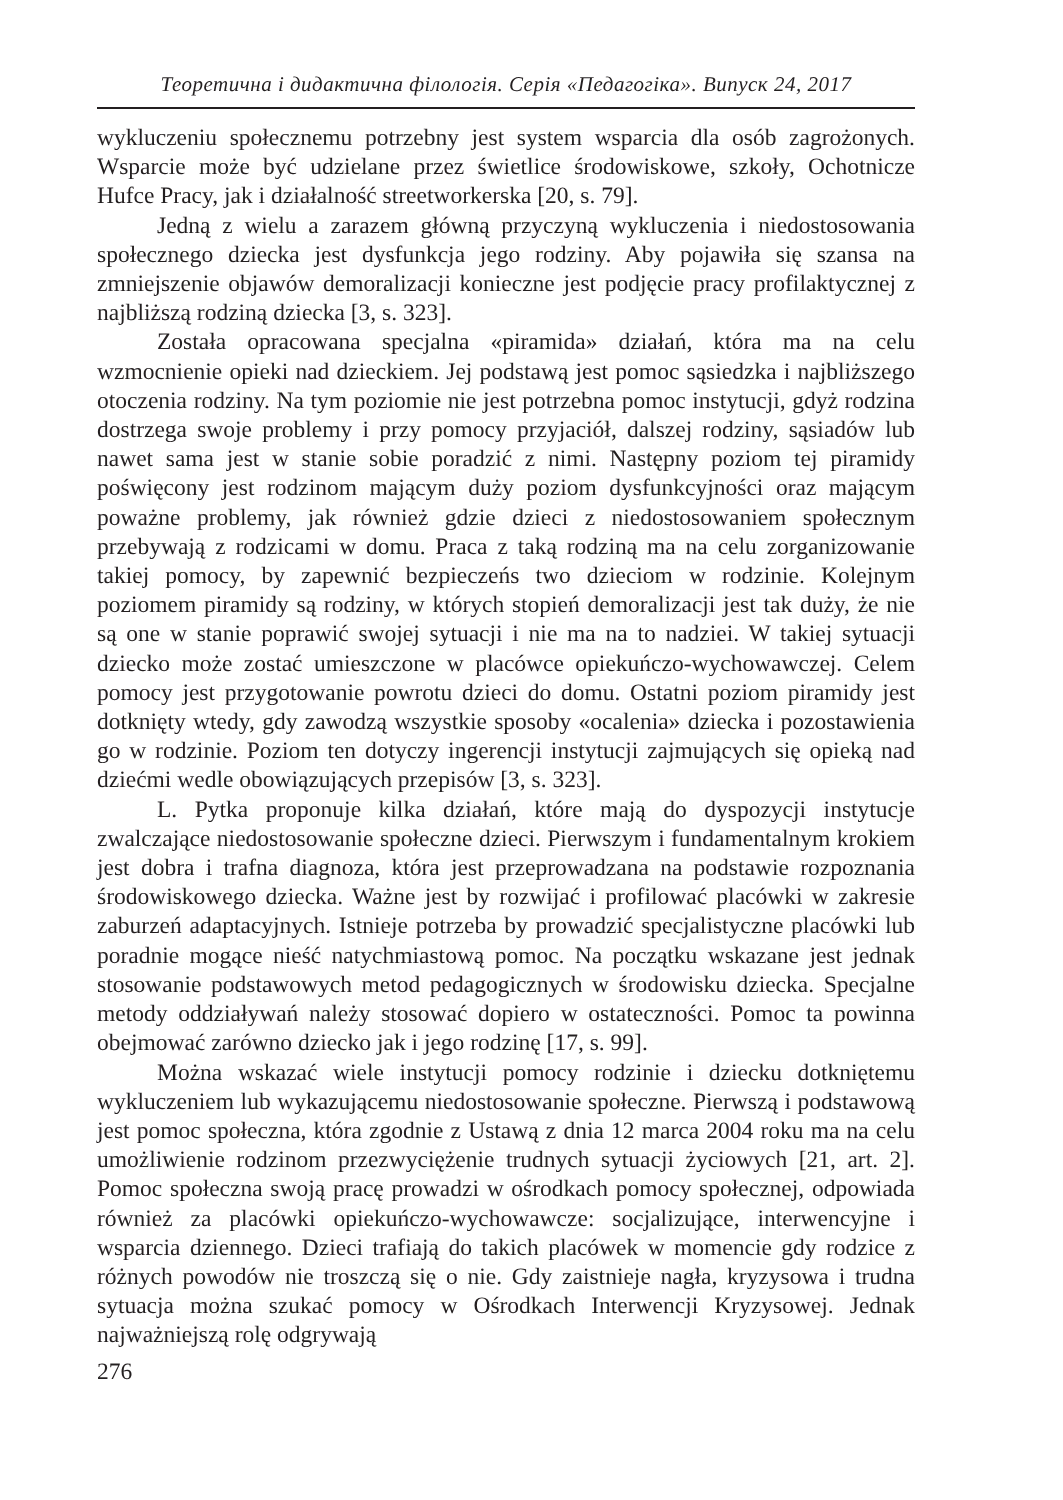Теоретична і дидактична філологія. Серія «Педагогіка». Випуск 24, 2017
wykluczeniu społecznemu potrzebny jest system wsparcia dla osób zagrożonych. Wsparcie może być udzielane przez świetlice środowiskowe, szkoły, Ochotnicze Hufce Pracy, jak i działalność streetworkerska [20, s. 79].
Jedną z wielu a zarazem główną przyczyną wykluczenia i niedostosowania społecznego dziecka jest dysfunkcja jego rodziny. Aby pojawiła się szansa na zmniejszenie objawów demoralizacji konieczne jest podjęcie pracy profilaktycznej z najbliższą rodziną dziecka [3, s. 323].
Została opracowana specjalna «piramida» działań, która ma na celu wzmocnienie opieki nad dzieckiem. Jej podstawą jest pomoc sąsiedzka i najbliższego otoczenia rodziny. Na tym poziomie nie jest potrzebna pomoc instytucji, gdyż rodzina dostrzega swoje problemy i przy pomocy przyjaciół, dalszej rodziny, sąsiadów lub nawet sama jest w stanie sobie poradzić z nimi. Następny poziom tej piramidy poświęcony jest rodzinom mającym duży poziom dysfunkcyjności oraz mającym poważne problemy, jak również gdzie dzieci z niedostosowaniem społecznym przebywają z rodzicami w domu. Praca z taką rodziną ma na celu zorganizowanie takiej pomocy, by zapewnić bezpieczeńs two dzieciom w rodzinie. Kolejnym poziomem piramidy są rodziny, w których stopień demoralizacji jest tak duży, że nie są one w stanie poprawić swojej sytuacji i nie ma na to nadziei. W takiej sytuacji dziecko może zostać umieszczone w placówce opiekuńczo-wychowawczej. Celem pomocy jest przygotowanie powrotu dzieci do domu. Ostatni poziom piramidy jest dotknięty wtedy, gdy zawodzą wszystkie sposoby «ocalenia» dziecka i pozostawienia go w rodzinie. Poziom ten dotyczy ingerencji instytucji zajmujących się opieką nad dziećmi wedle obowiązujących przepisów [3, s. 323].
L. Pytka proponuje kilka działań, które mają do dyspozycji instytucje zwalczające niedostosowanie społeczne dzieci. Pierwszym i fundamentalnym krokiem jest dobra i trafna diagnoza, która jest przeprowadzana na podstawie rozpoznania środowiskowego dziecka. Ważne jest by rozwijać i profilować placówki w zakresie zaburzeń adaptacyjnych. Istnieje potrzeba by prowadzić specjalistyczne placówki lub poradnie mogące nieść natychmiastową pomoc. Na początku wskazane jest jednak stosowanie podstawowych metod pedagogicznych w środowisku dziecka. Specjalne metody oddziaływań należy stosować dopiero w ostateczności. Pomoc ta powinna obejmować zarówno dziecko jak i jego rodzinę [17, s. 99].
Można wskazać wiele instytucji pomocy rodzinie i dziecku dotkniętemu wykluczeniem lub wykazującemu niedostosowanie społeczne. Pierwszą i podstawową jest pomoc społeczna, która zgodnie z Ustawą z dnia 12 marca 2004 roku ma na celu umożliwienie rodzinom przezwyciężenie trudnych sytuacji życiowych [21, art. 2]. Pomoc społeczna swoją pracę prowadzi w ośrodkach pomocy społecznej, odpowiada również za placówki opiekuńczo-wychowawcze: socjalizujące, interwencyjne i wsparcia dziennego. Dzieci trafiają do takich placówek w momencie gdy rodzice z różnych powodów nie troszczą się o nie. Gdy zaistnieje nagła, kryzysowa i trudna sytuacja można szukać pomocy w Ośrodkach Interwencji Kryzysowej. Jednak najważniejszą rolę odgrywają
276